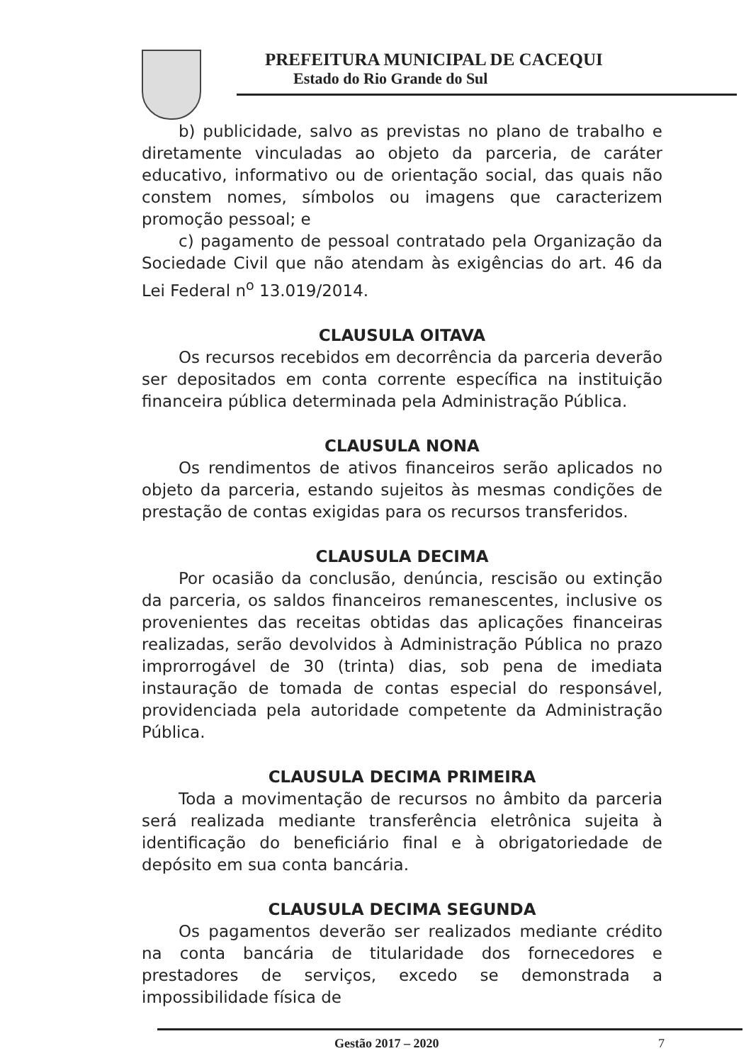PREFEITURA MUNICIPAL DE CACEQUI
Estado do Rio Grande do Sul
b) publicidade, salvo as previstas no plano de trabalho e diretamente vinculadas ao objeto da parceria, de caráter educativo, informativo ou de orientação social, das quais não constem nomes, símbolos ou imagens que caracterizem promoção pessoal; e
c) pagamento de pessoal contratado pela Organização da Sociedade Civil que não atendam às exigências do art. 46 da Lei Federal n<sup>o</sup> 13.019/2014.
CLAUSULA OITAVA
Os recursos recebidos em decorrência da parceria deverão ser depositados em conta corrente específica na instituição financeira pública determinada pela Administração Pública.
CLAUSULA NONA
Os rendimentos de ativos financeiros serão aplicados no objeto da parceria, estando sujeitos às mesmas condições de prestação de contas exigidas para os recursos transferidos.
CLAUSULA DECIMA
Por ocasião da conclusão, denúncia, rescisão ou extinção da parceria, os saldos financeiros remanescentes, inclusive os provenientes das receitas obtidas das aplicações financeiras realizadas, serão devolvidos à Administração Pública no prazo improrrogável de 30 (trinta) dias, sob pena de imediata instauração de tomada de contas especial do responsável, providenciada pela autoridade competente da Administração Pública.
CLAUSULA DECIMA PRIMEIRA
Toda a movimentação de recursos no âmbito da parceria será realizada mediante transferência eletrônica sujeita à identificação do beneficiário final e à obrigatoriedade de depósito em sua conta bancária.
CLAUSULA DECIMA SEGUNDA
Os pagamentos deverão ser realizados mediante crédito na conta bancária de titularidade dos fornecedores e prestadores de serviços, excedo se demonstrada a impossibilidade física de
Gestão 2017 – 2020 7